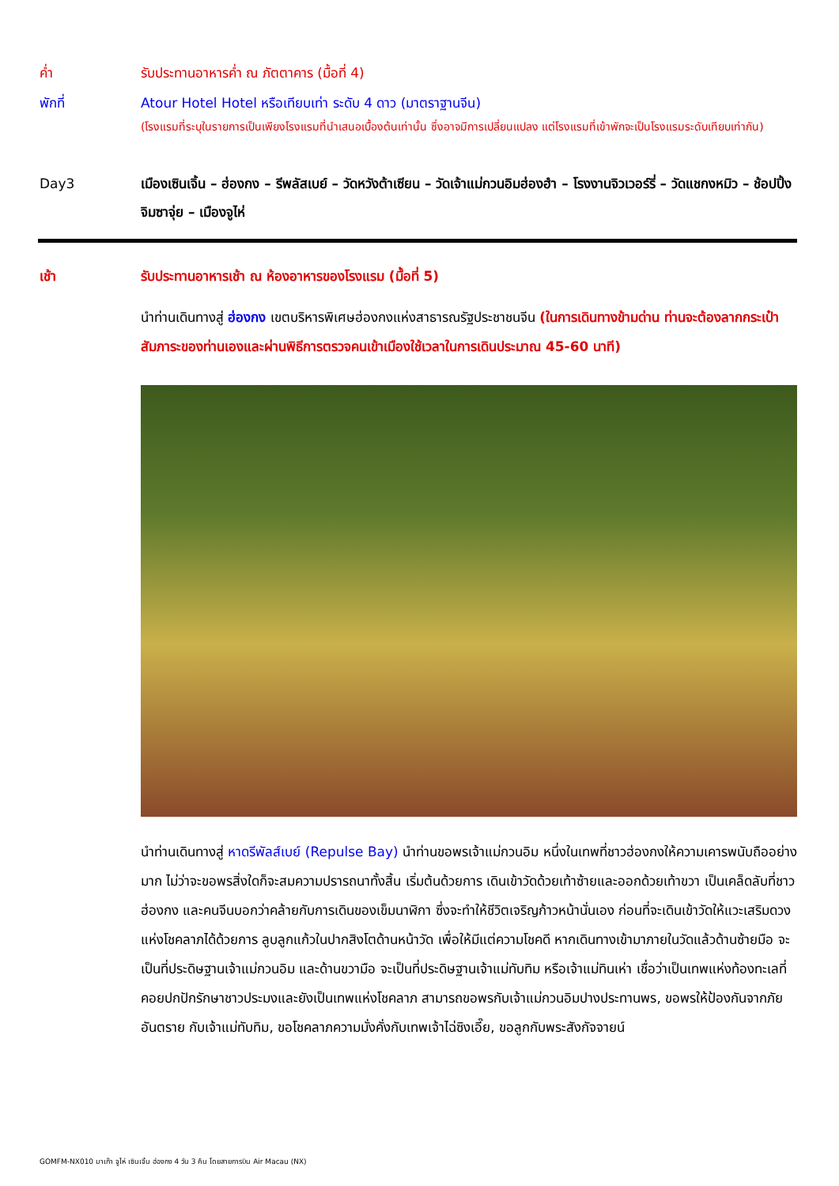ค่ำ รับประทานอาหารค่ำ ณ ภัตตาคาร (มื้อที่ 4)
พักที่ Atour Hotel Hotel หรือเทียบเท่า ระดับ 4 ดาว (มาตราฐานจีน)
(โรงแรมที่ระบุในรายการเป็นเพียงโรงแรมที่นำเสนอเบื้องต้นเท่านั้น ซึ่งอาจมีการเปลี่ยนแปลง แต่โรงแรมที่เข้าพักจะเป็นโรงแรมระดับเทียบเท่ากัน)
Day3 เมืองเซินเจิ้น – ฮ่องกง – รีพลัสเบย์ – วัดหวังต้าเซียน – วัดเจ้าแม่กวนอิมฮ่องฮำ – โรงงานจิวเวอร์รี่ – วัดแชกงหมิว – ช้อปปิ้งจิมซาจุ่ย – เมืองจูไห่
เช้า รับประทานอาหารเช้า ณ ห้องอาหารของโรงแรม (มื้อที่ 5)
นำท่านเดินทางสู่ ฮ่องกง เขตบริหารพิเศษฮ่องกงแห่งสาธารณรัฐประชาชนจีน (ในการเดินทางข้ามด่าน ท่านจะต้องลากกระเป๋าสัมภาระของท่านเองและผ่านพิธีการตรวจคนเข้าเมืองใช้เวลาในการเดินประมาณ 45-60 นาที)
นำท่านเดินทางสู่ หาดรีพัลส์เบย์ (Repulse Bay) นำท่านขอพรเจ้าแม่กวนอิม หนึ่งในเทพที่ชาวฮ่องกงให้ความเคารพนับถืออย่างมาก ไม่ว่าจะขอพรสิ่งใดก็จะสมความปรารถนาทั้งสิ้น เริ่มต้นด้วยการ เดินเข้าวัดด้วยเท้าซ้ายและออกด้วยเท้าขวา เป็นเคล็ดลับที่ชาวฮ่องกง และคนจีนบอกว่าคล้ายกับการเดินของเข็มนาฬิกา ซึ่งจะทำให้ชีวิตเจริญก้าวหน้านั่นเอง ก่อนที่จะเดินเข้าวัดให้แวะเสริมดวงแห่งโชคลาภได้ด้วยการ ลูบลูกแก้วในปากสิงโตด้านหน้าวัด เพื่อให้มีแต่ความโชคดี หากเดินทางเข้ามาภายในวัดแล้วด้านซ้ายมือ จะเป็นที่ประดิษฐานเจ้าแม่กวนอิม และด้านขวามือ จะเป็นที่ประดิษฐานเจ้าแม่ทับทิม หรือเจ้าแม่ทินเห่า เชื่อว่าเป็นเทพแห่งท้องทะเลที่คอยปกปักรักษาชาวประมงและยังเป็นเทพแห่งโชคลาภ สามารถขอพรกับเจ้าแม่กวนอิมปางประทานพร, ขอพรให้ป้องกันจากภัยอันตราย กับเจ้าแม่ทับทิม, ขอโชคลาภความมั่งคั่งกับเทพเจ้าไฉ่ซิงเอี๊ย, ขอลูกกับพระสังกัจจายน์
GOMFM-NX010 มาเก๊า จูไห่ เซินเจิ้น ฮ่องกง 4 วัน 3 คืน โดยสายการบิน Air Macau (NX)